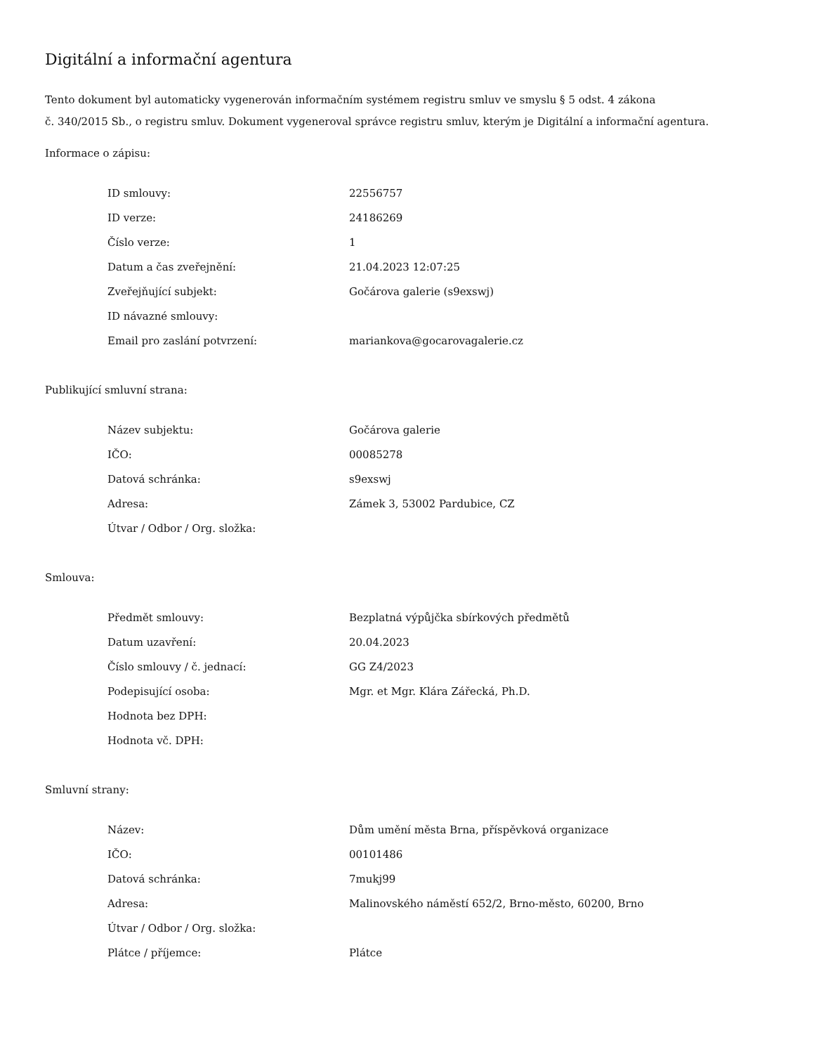Digitální a informační agentura
Tento dokument byl automaticky vygenerován informačním systémem registru smluv ve smyslu § 5 odst. 4 zákona
č. 340/2015 Sb., o registru smluv. Dokument vygeneroval správce registru smluv, kterým je Digitální a informační agentura.
Informace o zápisu:
| ID smlouvy: | 22556757 |
| ID verze: | 24186269 |
| Číslo verze: | 1 |
| Datum a čas zveřejnění: | 21.04.2023 12:07:25 |
| Zveřejňující subjekt: | Gočárova galerie (s9exswj) |
| ID návazné smlouvy: | |
| Email pro zaslání potvrzení: | mariankova@gocarovagalerie.cz |
Publikující smluvní strana:
| Název subjektu: | Gočárova galerie |
| IČO: | 00085278 |
| Datová schránka: | s9exswj |
| Adresa: | Zámek 3, 53002 Pardubice, CZ |
| Útvar / Odbor / Org. složka: | |
Smlouva:
| Předmět smlouvy: | Bezplatná výpůjčka sbírkových předmětů |
| Datum uzavření: | 20.04.2023 |
| Číslo smlouvy / č. jednací: | GG Z4/2023 |
| Podepisující osoba: | Mgr. et Mgr. Klára Zářecká, Ph.D. |
| Hodnota bez DPH: | |
| Hodnota vč. DPH: | |
Smluvní strany:
| Název: | Dům umění města Brna, příspěvková organizace |
| IČO: | 00101486 |
| Datová schránka: | 7mukj99 |
| Adresa: | Malinovského náměstí 652/2, Brno-město, 60200, Brno |
| Útvar / Odbor / Org. složka: | |
| Plátce / příjemce: | Plátce |